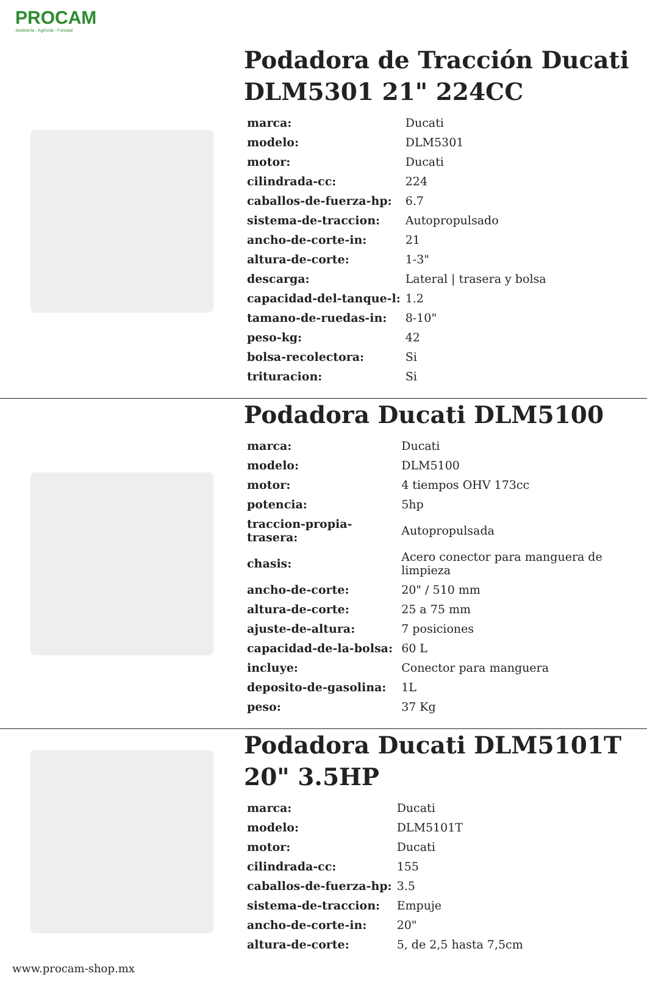PROCAM
Jardinería - Agrícola - Forestal
Podadora de Tracción Ducati DLM5301 21" 224CC
| marca: | Ducati |
| modelo: | DLM5301 |
| motor: | Ducati |
| cilindrada-cc: | 224 |
| caballos-de-fuerza-hp: | 6.7 |
| sistema-de-traccion: | Autopropulsado |
| ancho-de-corte-in: | 21 |
| altura-de-corte: | 1-3" |
| descarga: | Lateral / trasera y bolsa |
| capacidad-del-tanque-l: | 1.2 |
| tamano-de-ruedas-in: | 8-10" |
| peso-kg: | 42 |
| bolsa-recolectora: | Si |
| trituracion: | Si |
Podadora Ducati DLM5100
| marca: | Ducati |
| modelo: | DLM5100 |
| motor: | 4 tiempos OHV 173cc |
| potencia: | 5hp |
| traccion-propia-trasera: | Autopropulsada |
| chasis: | Acero conector para manguera de limpieza |
| ancho-de-corte: | 20" / 510 mm |
| altura-de-corte: | 25 a 75 mm |
| ajuste-de-altura: | 7 posiciones |
| capacidad-de-la-bolsa: | 60 L |
| incluye: | Conector para manguera |
| deposito-de-gasolina: | 1L |
| peso: | 37 Kg |
Podadora Ducati DLM5101T 20" 3.5HP
| marca: | Ducati |
| modelo: | DLM5101T |
| motor: | Ducati |
| cilindrada-cc: | 155 |
| caballos-de-fuerza-hp: | 3.5 |
| sistema-de-traccion: | Empuje |
| ancho-de-corte-in: | 20" |
| altura-de-corte: | 5, de 2,5 hasta 7,5cm |
www.procam-shop.mx